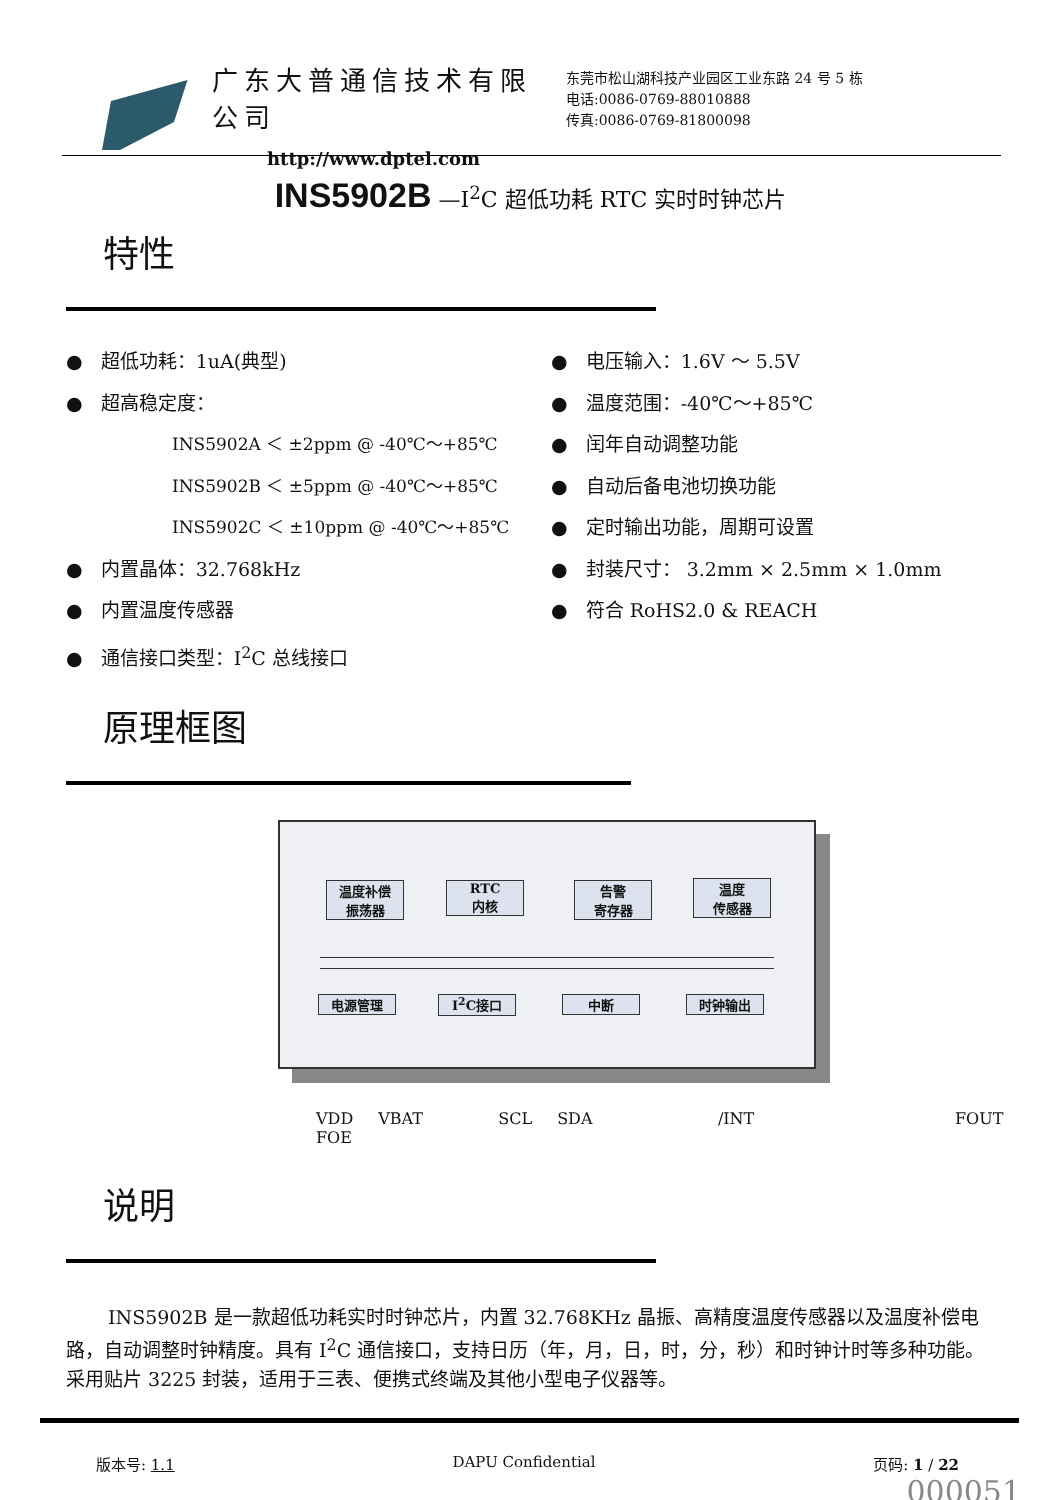广东大普通信技术有限公司
http://www.dptel.com
东莞市松山湖科技产业园区工业东路 24 号 5 栋
电话:0086-0769-88010888
传真:0086-0769-81800098
INS5902B —I<sup>2</sup>C 超低功耗 RTC 实时时钟芯片
特性
● 超低功耗：1uA(典型)
● 超高稳定度：
INS5902A ＜ ±2ppm @ -40℃～+85℃
INS5902B ＜ ±5ppm @ -40℃～+85℃
INS5902C ＜ ±10ppm @ -40℃～+85℃
● 内置晶体：32.768kHz
● 内置温度传感器
● 通信接口类型：I<sup>2</sup>C 总线接口
● 电压输入：1.6V ～ 5.5V
● 温度范围：-40℃～+85℃
● 闰年自动调整功能
● 自动后备电池切换功能
● 定时输出功能，周期可设置
● 封装尺寸： 3.2mm × 2.5mm × 1.0mm
● 符合 RoHS2.0 & REACH
原理框图
温度补偿
振荡器
RTC
内核
告警
寄存器
温度
传感器
电源管理 I<sup>2</sup>C接口 中断 时钟输出
VDD VBAT SCL SDA /INT FOUT FOE
说明
INS5902B 是一款超低功耗实时时钟芯片，内置 32.768KHz 晶振、高精度温度传感器以及温度补偿电路，自动调整时钟精度。具有 I<sup>2</sup>C 通信接口，支持日历（年，月，日，时，分，秒）和时钟计时等多种功能。采用贴片 3225 封装，适用于三表、便携式终端及其他小型电子仪器等。
版本号: 1.1 DAPU Confidential 页码: 1 / 22
000051